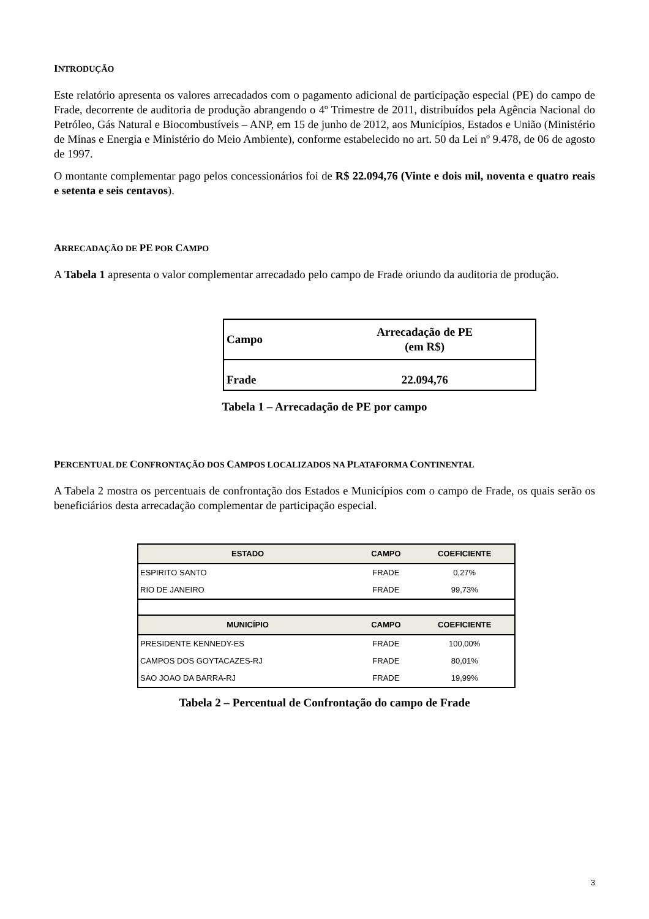INTRODUÇÃO
Este relatório apresenta os valores arrecadados com o pagamento adicional de participação especial (PE) do campo de Frade, decorrente de auditoria de produção abrangendo o 4º Trimestre de 2011, distribuídos pela Agência Nacional do Petróleo, Gás Natural e Biocombustíveis – ANP, em 15 de junho de 2012, aos Municípios, Estados e União (Ministério de Minas e Energia e Ministério do Meio Ambiente), conforme estabelecido no art. 50 da Lei nº 9.478, de 06 de agosto de 1997.
O montante complementar pago pelos concessionários foi de R$ 22.094,76 (Vinte e dois mil, noventa e quatro reais e setenta e seis centavos).
ARRECADAÇÃO DE PE POR CAMPO
A Tabela 1 apresenta o valor complementar arrecadado pelo campo de Frade oriundo da auditoria de produção.
| Campo | Arrecadação de PE (em R$) |
| Frade | 22.094,76 |
Tabela 1 – Arrecadação de PE por campo
PERCENTUAL DE CONFRONTAÇÃO DOS CAMPOS LOCALIZADOS NA PLATAFORMA CONTINENTAL
A Tabela 2 mostra os percentuais de confrontação dos Estados e Municípios com o campo de Frade, os quais serão os beneficiários desta arrecadação complementar de participação especial.
| ESTADO | CAMPO | COEFICIENTE |
| --- | --- | --- |
| ESPIRITO SANTO | FRADE | 0,27% |
| RIO DE JANEIRO | FRADE | 99,73% |
| MUNICÍPIO | CAMPO | COEFICIENTE |
| PRESIDENTE KENNEDY-ES | FRADE | 100,00% |
| CAMPOS DOS GOYTACAZES-RJ | FRADE | 80,01% |
| SAO JOAO DA BARRA-RJ | FRADE | 19,99% |
Tabela 2 – Percentual de Confrontação do campo de Frade
3